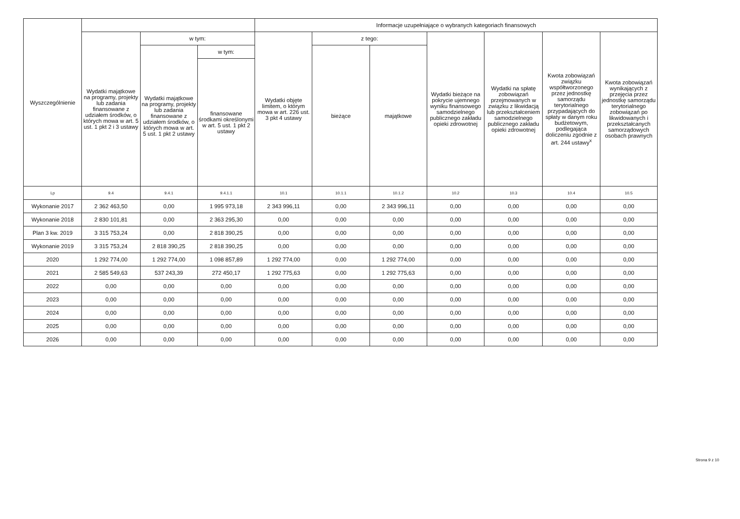| Wyszczególnienie | | | | Informacje uzupełniające o wybranych kategoriach finansowych | | | | | | |
| --- | --- | --- | --- | --- | --- | --- | --- | --- | --- | --- |
| | Wydatki majątkowe na programy, projekty lub zadania finansowane z udziałem środków, o których mowa w art. 5 ust. 1 pkt 2 i 3 ustawy | w tym: | | Wydatki objęte limitem, o którym mowa w art. 226 ust. 3 pkt 4 ustawy | z tego: | | Wydatki bieżące na pokrycie ujemnego wyniku finansowego samodzielnego publicznego zakładu opieki zdrowotnej | Wydatki na spłatę zobowiązań przejmowanych w związku z likwidacją lub przekształceniem samodzielnego publicznego zakładu opieki zdrowotnej | Kwota zobowiązań związku współtworzonego przez jednostkę samorządu terytorialnego przypadających do spłaty w danym roku budżetowym, podlegająca doliczeniu zgodnie z art. 244 ustawy<sup>x</sup> | Kwota zobowiązań wynikających z przejęcia przez jednostkę samorządu terytorialnego zobowiązań po likwidowanych i przekształcanych samorządowych osobach prawnych |
| | | Wydatki majątkowe na programy, projekty lub zadania finansowane z udziałem środków, o których mowa w art. 5 ust. 1 pkt 2 ustawy | w tym: | | bieżące | majątkowe | | | | |
| | | | finansowane środkami określonymi w art. 5 ust. 1 pkt 2 ustawy | | | | | | | |
| Lp | 9.4 | 9.4.1 | 9.4.1.1 | 10.1 | 10.1.1 | 10.1.2 | 10.2 | 10.3 | 10.4 | 10.5 |
| Wykonanie 2017 | 2 362 463,50 | 0,00 | 1 995 973,18 | 2 343 996,11 | 0,00 | 2 343 996,11 | 0,00 | 0,00 | 0,00 | 0,00 |
| Wykonanie 2018 | 2 830 101,81 | 0,00 | 2 363 295,30 | 0,00 | 0,00 | 0,00 | 0,00 | 0,00 | 0,00 | 0,00 |
| Plan 3 kw. 2019 | 3 315 753,24 | 0,00 | 2 818 390,25 | 0,00 | 0,00 | 0,00 | 0,00 | 0,00 | 0,00 | 0,00 |
| Wykonanie 2019 | 3 315 753,24 | 2 818 390,25 | 2 818 390,25 | 0,00 | 0,00 | 0,00 | 0,00 | 0,00 | 0,00 | 0,00 |
| 2020 | 1 292 774,00 | 1 292 774,00 | 1 098 857,89 | 1 292 774,00 | 0,00 | 1 292 774,00 | 0,00 | 0,00 | 0,00 | 0,00 |
| 2021 | 2 585 549,63 | 537 243,39 | 272 450,17 | 1 292 775,63 | 0,00 | 1 292 775,63 | 0,00 | 0,00 | 0,00 | 0,00 |
| 2022 | 0,00 | 0,00 | 0,00 | 0,00 | 0,00 | 0,00 | 0,00 | 0,00 | 0,00 | 0,00 |
| 2023 | 0,00 | 0,00 | 0,00 | 0,00 | 0,00 | 0,00 | 0,00 | 0,00 | 0,00 | 0,00 |
| 2024 | 0,00 | 0,00 | 0,00 | 0,00 | 0,00 | 0,00 | 0,00 | 0,00 | 0,00 | 0,00 |
| 2025 | 0,00 | 0,00 | 0,00 | 0,00 | 0,00 | 0,00 | 0,00 | 0,00 | 0,00 | 0,00 |
| 2026 | 0,00 | 0,00 | 0,00 | 0,00 | 0,00 | 0,00 | 0,00 | 0,00 | 0,00 | 0,00 |
Strona 9 z 10